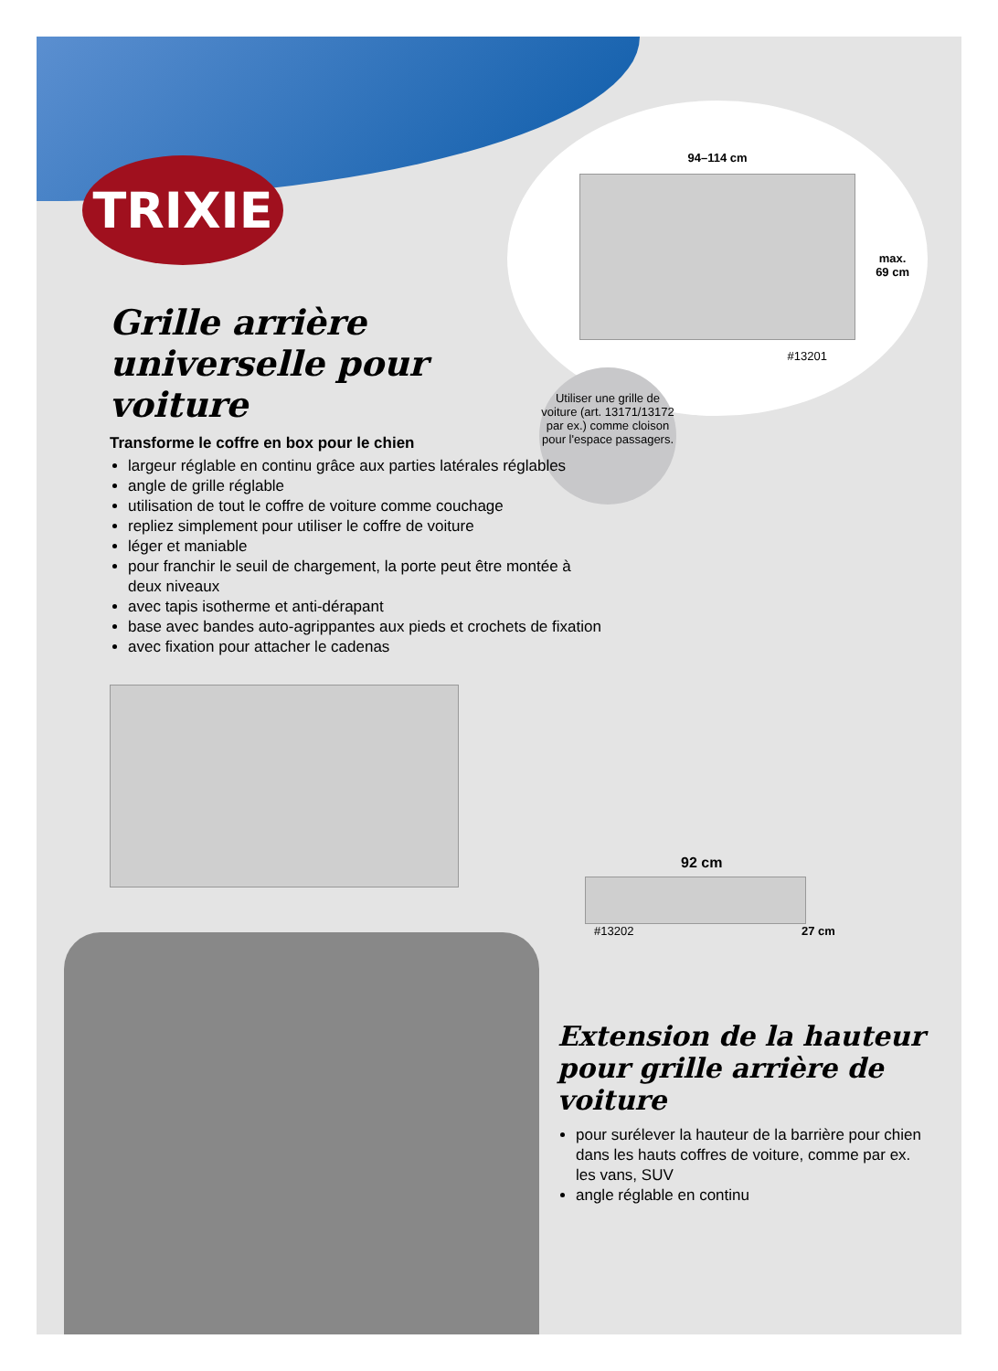94–114 cm
#13201
max.
69 cm
Utiliser une grille de voiture (art. 13171/13172 par ex.) comme cloison pour l'espace passagers.
TRIXIE
Grille arrière universelle pour voiture
Transforme le coffre en box pour le chien
largeur réglable en continu grâce aux parties latérales réglables
angle de grille réglable
utilisation de tout le coffre de voiture comme couchage
repliez simplement pour utiliser le coffre de voiture
léger et maniable
pour franchir le seuil de chargement, la porte peut être montée à deux niveaux
avec tapis isotherme et anti-dérapant
base avec bandes auto-agrippantes aux pieds et crochets de fixation
avec fixation pour attacher le cadenas
92 cm
#13202 27 cm
Extension de la hauteur pour grille arrière de voiture
pour surélever la hauteur de la barrière pour chien dans les hauts coffres de voiture, comme par ex. les vans, SUV
angle réglable en continu